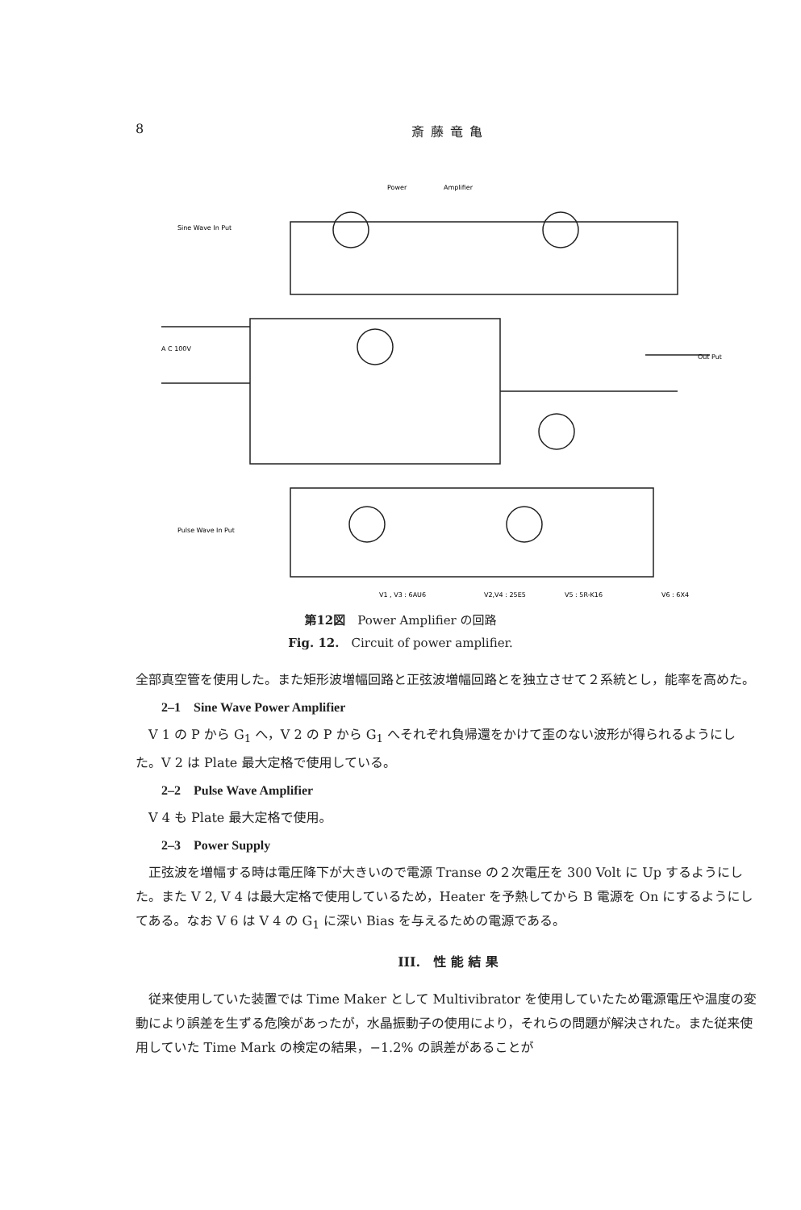8 斎藤竜亀
Power
Amplifier
Sine Wave In Put
A C 100V
Pulse Wave In Put
Out Put
V1 , V3 : 6AU6
V2,V4 : 25E5
V5 : 5R-K16
V6 : 6X4
第12図　Power Amplifier の回路
Fig. 12.　Circuit of power amplifier.
全部真空管を使用した。また矩形波増幅回路と正弦波増幅回路とを独立させて２系統とし，能率を高めた。
2–1　Sine Wave Power Amplifier
V 1 の P から G<sub>1</sub> へ，V 2 の P から G<sub>1</sub> へそれぞれ負帰還をかけて歪のない波形が得られるようにした。V 2 は Plate 最大定格で使用している。
2–2　Pulse Wave Amplifier
V 4 も Plate 最大定格で使用。
2–3　Power Supply
正弦波を増幅する時は電圧降下が大きいので電源 Transe の２次電圧を 300 Volt に Up するようにした。また V 2, V 4 は最大定格で使用しているため，Heater を予熱してから B 電源を On にするようにしてある。なお V 6 は V 4 の G<sub>1</sub> に深い Bias を与えるための電源である。
III.　性 能 結 果
従来使用していた装置では Time Maker として Multivibrator を使用していたため電源電圧や温度の変動により誤差を生ずる危険があったが，水晶振動子の使用により，それらの問題が解決された。また従来使用していた Time Mark の検定の結果，−1.2% の誤差があることが